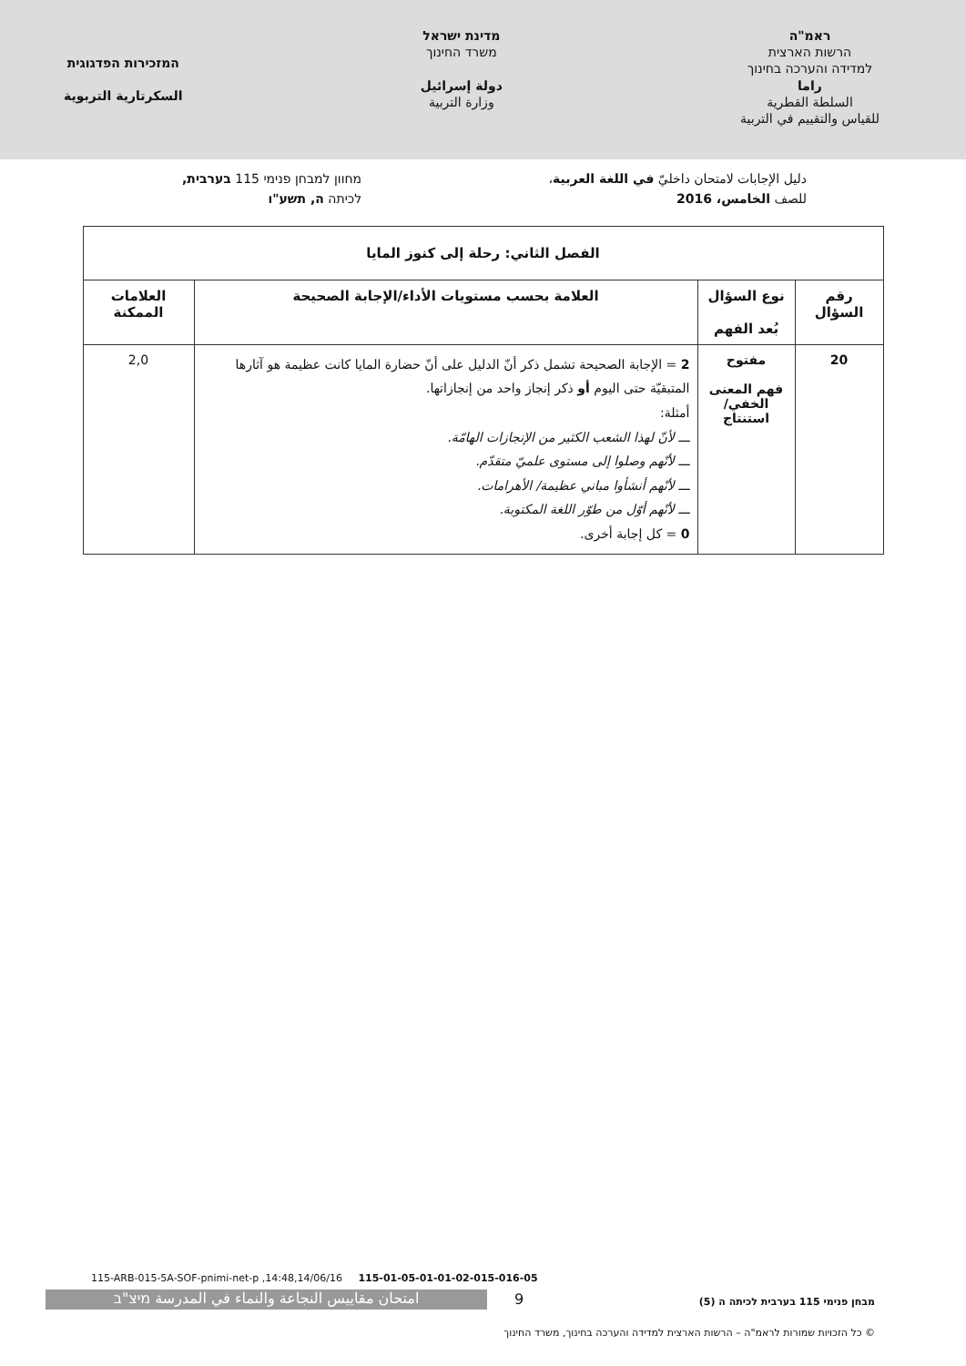ראמ"ה
הרשות הארצית
למדידה והערכה בחינוך
راما
السلطة القطرية
للقياس والتقييم في التربية
מדינת ישראל
משרד החינוך
دولة إسرائيل
وزارة التربية
המזכירות הפדגוגית
السكرتارية التربوية
دليل الإجابات لامتحان داخليّ في اللغة العربية،
للصف الخامس، 2016
מחוון למבחן פנימי 115 בערבית,
לכיתה ה, תשע"ו
| الفصل الثاني: رحلة إلى كنوز المايا | | | |
| --- | --- | --- | --- |
| رقم السؤال | نوع السؤال بُعد الفهم | العلامة بحسب مستويات الأداء/الإجابة الصحيحة | العلامات الممكنة |
| 20 | مفتوح فهم المعنى الخفي/ استنتاج | 2 = الإجابة الصحيحة تشمل ذكر أنّ الدليل على أنّ حضارة المايا كانت عظيمة هو آثارها المتبقيّة حتى اليوم أو ذكر إنجاز واحد من إنجازاتها. أمثلة: ـــ لأنّ لهذا الشعب الكثير من الإنجازات الهامّة. ـــ لأنّهم وصلوا إلى مستوى علميّ متقدّم. ـــ لأنّهم أنشأوا مباني عظيمة/ الأهرامات. ـــ لأنّهم أوّل من طوّر اللغة المكتوبة. 0 = كل إجابة أخرى. | 2,0 |
115-ARB-015-5A-SOF-pnimi-net-p ,14:48,14/06/16 115-01-05-01-01-02-015-016-05
מבחן פנימי 115 בערבית לכיתה ה (5)
9
امتحان مقاييس النجاعة والنماء في المدرسة מיצ"ב
© כל הזכויות שמורות לראמ"ה – הרשות הארצית למדידה והערכה בחינוך, משרד החינוך